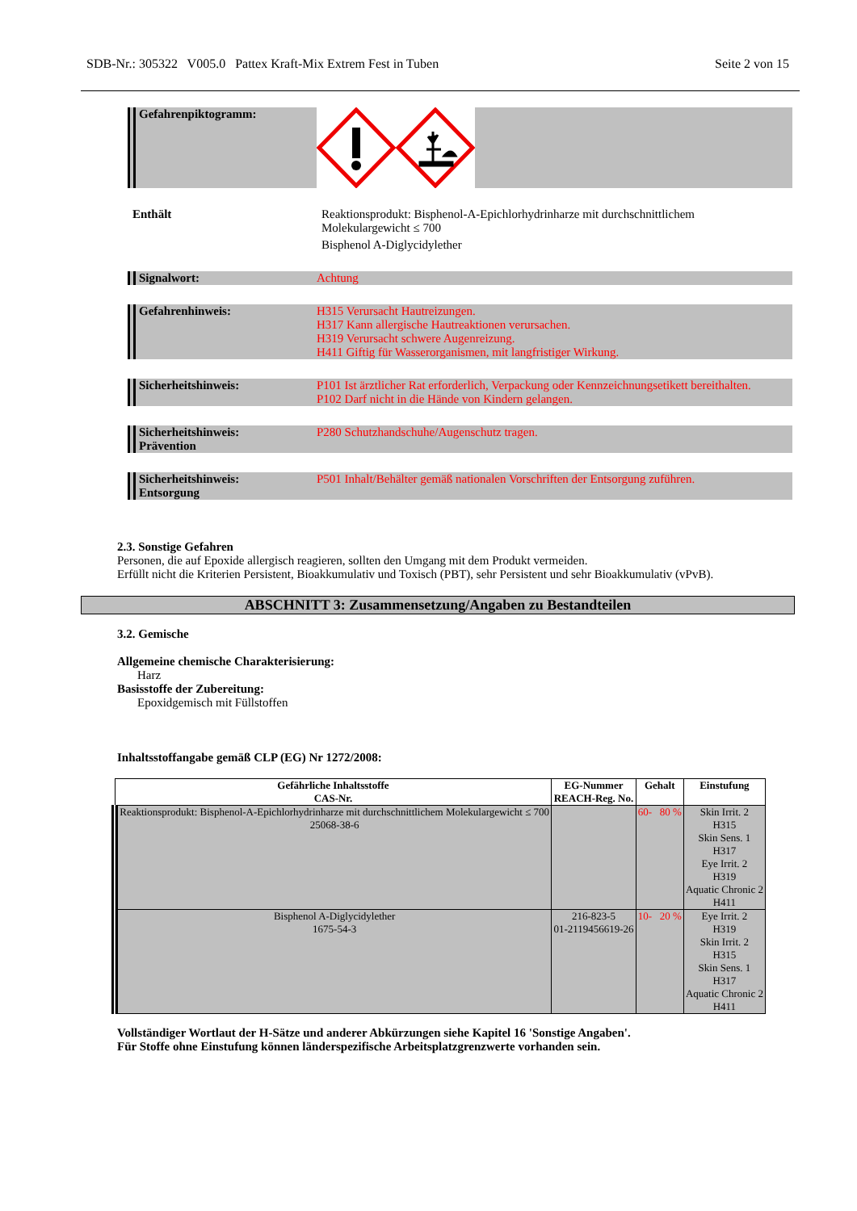SDB-Nr.: 305322 V005.0 Pattex Kraft-Mix Extrem Fest in Tuben Seite 2 von 15
Gefahrenpiktogramm:
Enthält Reaktionsprodukt: Bisphenol-A-Epichlorhydrinharze mit durchschnittlichem
Molekulargewicht ≤ 700
Bisphenol A-Diglycidylether
Signalwort: Achtung
Gefahrenhinweis: H315 Verursacht Hautreizungen.
H317 Kann allergische Hautreaktionen verursachen.
H319 Verursacht schwere Augenreizung.
H411 Giftig für Wasserorganismen, mit langfristiger Wirkung.
Sicherheitshinweis: P101 Ist ärztlicher Rat erforderlich, Verpackung oder Kennzeichnungsetikett bereithalten.
P102 Darf nicht in die Hände von Kindern gelangen.
Sicherheitshinweis:
Prävention
P280 Schutzhandschuhe/Augenschutz tragen.
Sicherheitshinweis:
Entsorgung
P501 Inhalt/Behälter gemäß nationalen Vorschriften der Entsorgung zuführen.
2.3. Sonstige Gefahren
Personen, die auf Epoxide allergisch reagieren, sollten den Umgang mit dem Produkt vermeiden.
Erfüllt nicht die Kriterien Persistent, Bioakkumulativ und Toxisch (PBT), sehr Persistent und sehr Bioakkumulativ (vPvB).
ABSCHNITT 3: Zusammensetzung/Angaben zu Bestandteilen
3.2. Gemische
Allgemeine chemische Charakterisierung:
Harz
Basisstoffe der Zubereitung:
Epoxidgemisch mit Füllstoffen
Inhaltsstoffangabe gemäß CLP (EG) Nr 1272/2008:
| Gefährliche Inhaltsstoffe CAS-Nr. | EG-Nummer REACH-Reg. No. | Gehalt | Einstufung |
| --- | --- | --- | --- |
| Reaktionsprodukt: Bisphenol-A-Epichlorhydrinharze mit durchschnittlichem Molekulargewicht ≤ 700 25068-38-6 | | 60- 80 % | Skin Irrit. 2 H315 Skin Sens. 1 H317 Eye Irrit. 2 H319 Aquatic Chronic 2 H411 |
| Bisphenol A-Diglycidylether 1675-54-3 | 216-823-5 01-2119456619-26 | 10- 20 % | Eye Irrit. 2 H319 Skin Irrit. 2 H315 Skin Sens. 1 H317 Aquatic Chronic 2 H411 |
Vollständiger Wortlaut der H-Sätze und anderer Abkürzungen siehe Kapitel 16 'Sonstige Angaben'.
Für Stoffe ohne Einstufung können länderspezifische Arbeitsplatzgrenzwerte vorhanden sein.